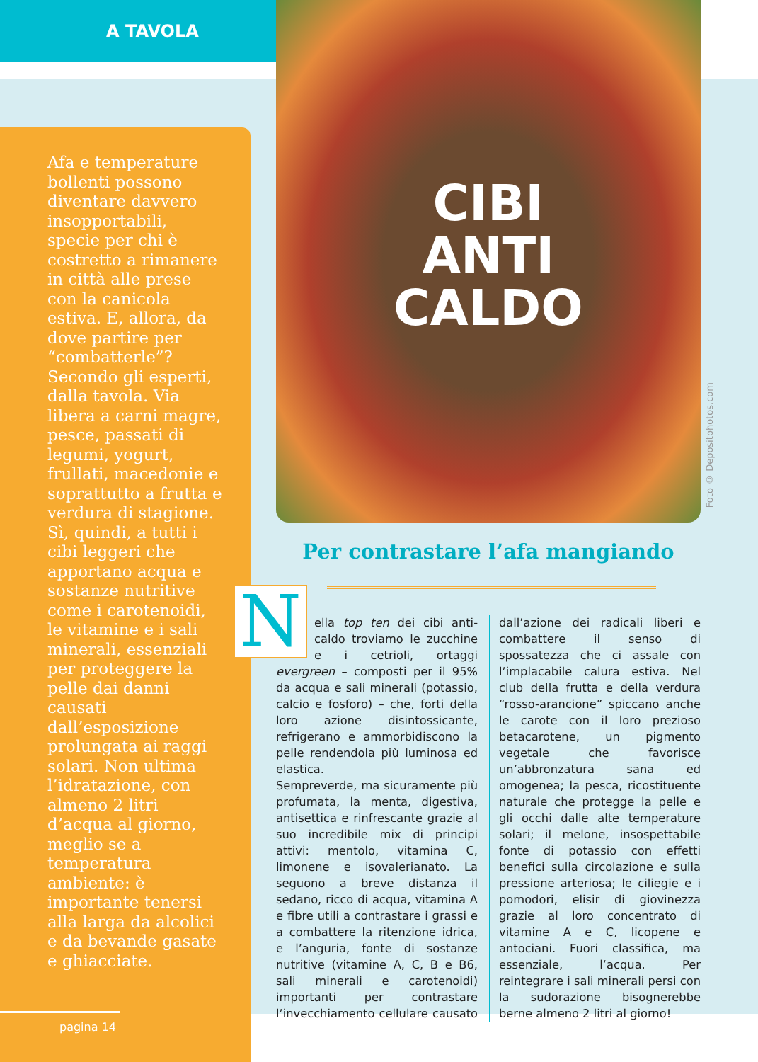A TAVOLA
Afa e temperature bollenti possono diventare davvero insopportabili, specie per chi è costretto a rimanere in città alle prese con la canicola estiva. E, allora, da dove partire per “combatterle”? Secondo gli esperti, dalla tavola. Via libera a carni magre, pesce, passati di legumi, yogurt, frullati, macedonie e soprattutto a frutta e verdura di stagione. Sì, quindi, a tutti i cibi leggeri che apportano acqua e sostanze nutritive come i carotenoidi, le vitamine e i sali minerali, essenziali per proteggere la pelle dai danni causati dall’esposizione prolungata ai raggi solari. Non ultima l’idratazione, con almeno 2 litri d’acqua al giorno, meglio se a temperatura ambiente: è importante tenersi alla larga da alcolici e da bevande gasate e ghiacciate.
pagina 14
CIBI
ANTI
CALDO
Foto © Depositphotos.com
Per contrastare l’afa mangiando
Nella top ten dei cibi anti-caldo troviamo le zucchine e i cetrioli, ortaggi evergreen – composti per il 95% da acqua e sali minerali (potassio, calcio e fosforo) – che, forti della loro azione disintossicante, refrigerano e ammorbidiscono la pelle rendendola più luminosa ed elastica.
Sempreverde, ma sicuramente più profumata, la menta, digestiva, antisettica e rinfrescante grazie al suo incredibile mix di principi attivi: mentolo, vitamina C, limonene e isovalerianato. La seguono a breve distanza il sedano, ricco di acqua, vitamina A e fibre utili a contrastare i grassi e a combattere la ritenzione idrica, e l’anguria, fonte di sostanze nutritive (vitamine A, C, B e B6, sali minerali e carotenoidi) importanti per contrastare l’invecchiamento cellulare causato dall’azione dei radicali liberi e combattere il senso di spossatezza che ci assale con l’implacabile calura estiva. Nel club della frutta e della verdura “rosso-arancione” spiccano anche le carote con il loro prezioso betacarotene, un pigmento vegetale che favorisce un’abbronzatura sana ed omogenea; la pesca, ricostituente naturale che protegge la pelle e gli occhi dalle alte temperature solari; il melone, insospettabile fonte di potassio con effetti benefici sulla circolazione e sulla pressione arteriosa; le ciliegie e i pomodori, elisir di giovinezza grazie al loro concentrato di vitamine A e C, licopene e antociani. Fuori classifica, ma essenziale, l’acqua. Per reintegrare i sali minerali persi con la sudorazione bisognerebbe berne almeno 2 litri al giorno!